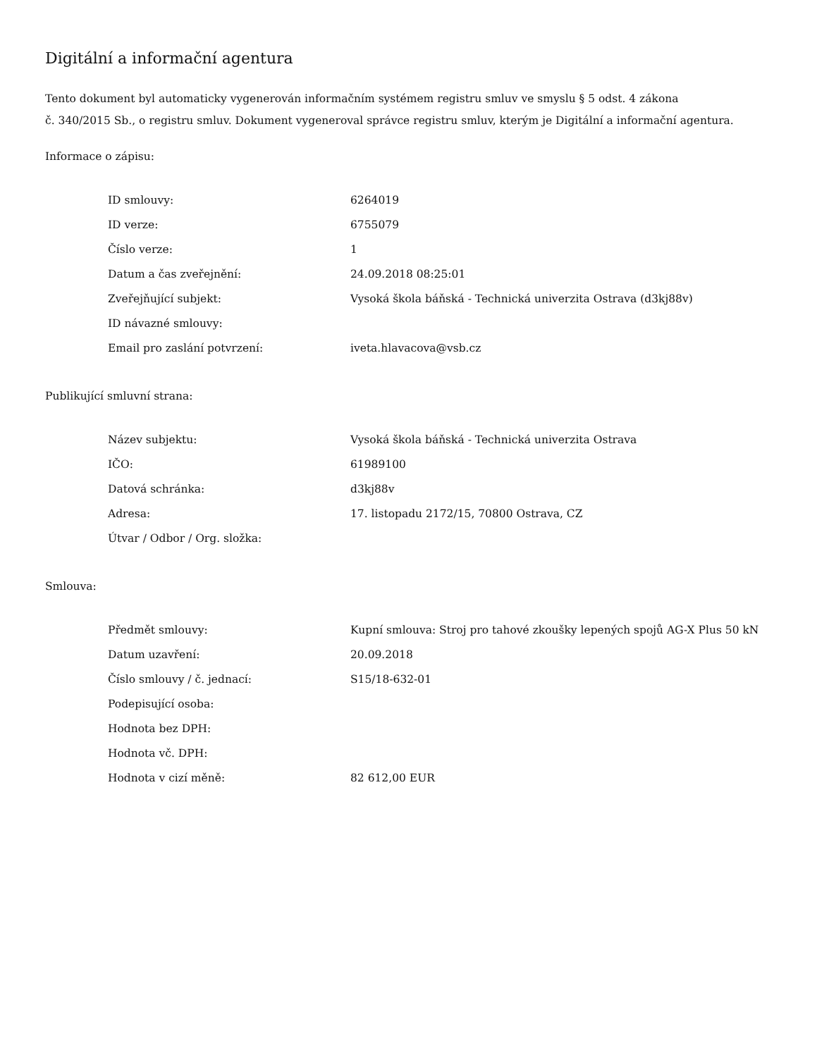Digitální a informační agentura
Tento dokument byl automaticky vygenerován informačním systémem registru smluv ve smyslu § 5 odst. 4 zákona
č. 340/2015 Sb., o registru smluv. Dokument vygeneroval správce registru smluv, kterým je Digitální a informační agentura.
Informace o zápisu:
| ID smlouvy: | 6264019 |
| ID verze: | 6755079 |
| Číslo verze: | 1 |
| Datum a čas zveřejnění: | 24.09.2018 08:25:01 |
| Zveřejňující subjekt: | Vysoká škola báňská - Technická univerzita Ostrava (d3kj88v) |
| ID návazné smlouvy: | |
| Email pro zaslání potvrzení: | iveta.hlavacova@vsb.cz |
Publikující smluvní strana:
| Název subjektu: | Vysoká škola báňská - Technická univerzita Ostrava |
| IČO: | 61989100 |
| Datová schránka: | d3kj88v |
| Adresa: | 17. listopadu 2172/15, 70800 Ostrava, CZ |
| Útvar / Odbor / Org. složka: | |
Smlouva:
| Předmět smlouvy: | Kupní smlouva: Stroj pro tahové zkoušky lepených spojů AG-X Plus 50 kN |
| Datum uzavření: | 20.09.2018 |
| Číslo smlouvy / č. jednací: | S15/18-632-01 |
| Podepisující osoba: | |
| Hodnota bez DPH: | |
| Hodnota vč. DPH: | |
| Hodnota v cizí měně: | 82 612,00 EUR |